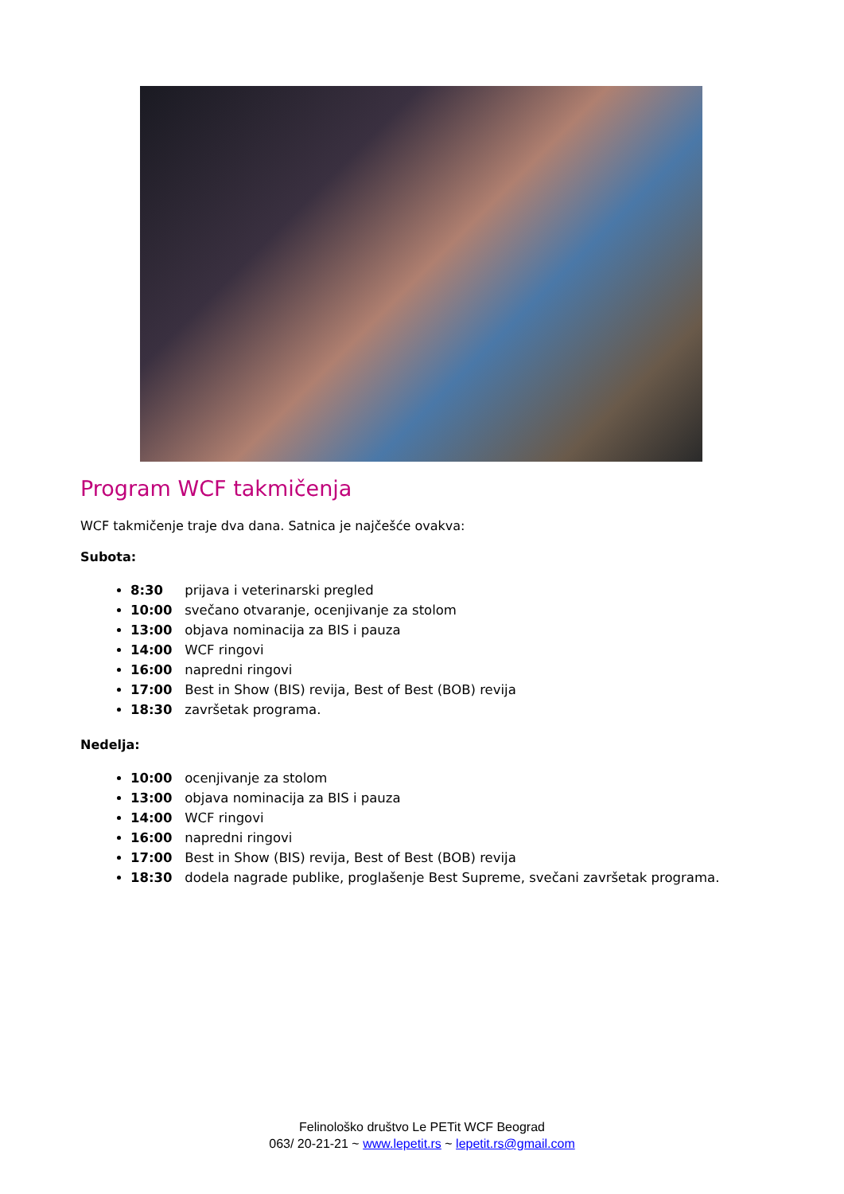Program WCF takmičenja
WCF takmičenje traje dva dana. Satnica je najčešće ovakva:
Subota:
8:30 prijava i veterinarski pregled
10:00 svečano otvaranje, ocenjivanje za stolom
13:00 objava nominacija za BIS i pauza
14:00 WCF ringovi
16:00 napredni ringovi
17:00 Best in Show (BIS) revija, Best of Best (BOB) revija
18:30 završetak programa.
Nedelja:
10:00 ocenjivanje za stolom
13:00 objava nominacija za BIS i pauza
14:00 WCF ringovi
16:00 napredni ringovi
17:00 Best in Show (BIS) revija, Best of Best (BOB) revija
18:30 dodela nagrade publike, proglašenje Best Supreme, svečani završetak programa.
Felinološko društvo Le PETit WCF Beograd
063/ 20-21-21 ~ www.lepetit.rs ~ lepetit.rs@gmail.com